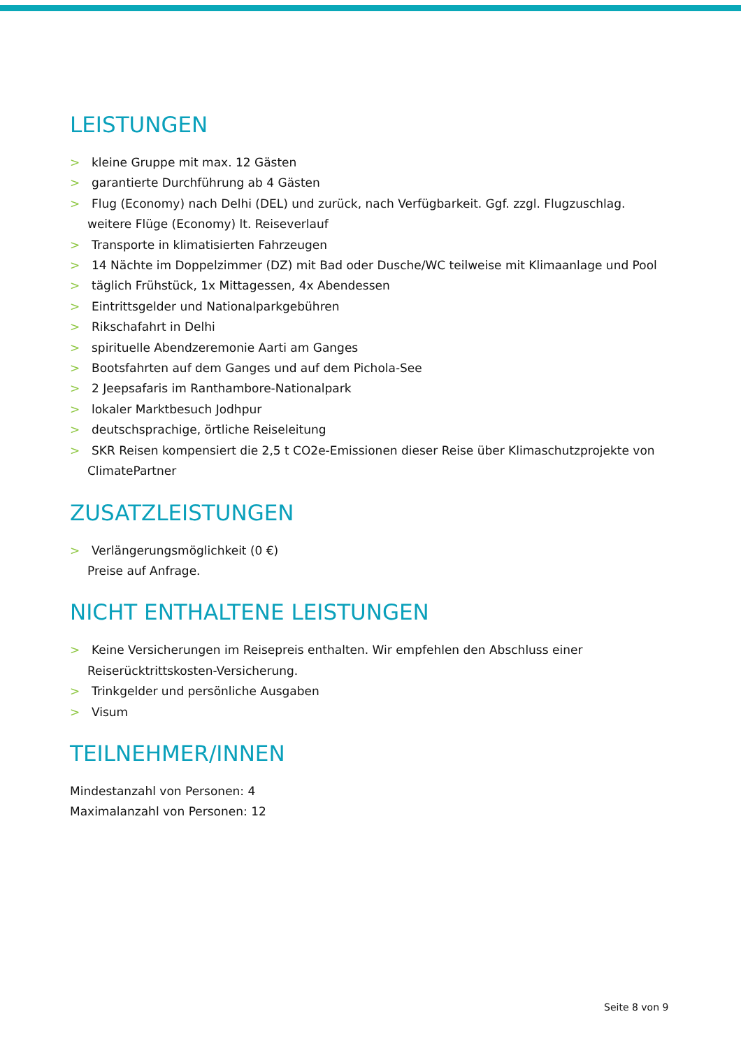LEISTUNGEN
> kleine Gruppe mit max. 12 Gästen
> garantierte Durchführung ab 4 Gästen
> Flug (Economy) nach Delhi (DEL) und zurück, nach Verfügbarkeit. Ggf. zzgl. Flugzuschlag.
weitere Flüge (Economy) lt. Reiseverlauf
> Transporte in klimatisierten Fahrzeugen
> 14 Nächte im Doppelzimmer (DZ) mit Bad oder Dusche/WC teilweise mit Klimaanlage und Pool
> täglich Frühstück, 1x Mittagessen, 4x Abendessen
> Eintrittsgelder und Nationalparkgebühren
> Rikschafahrt in Delhi
> spirituelle Abendzeremonie Aarti am Ganges
> Bootsfahrten auf dem Ganges und auf dem Pichola-See
> 2 Jeepsafaris im Ranthambore-Nationalpark
> lokaler Marktbesuch Jodhpur
> deutschsprachige, örtliche Reiseleitung
> SKR Reisen kompensiert die 2,5 t CO2e-Emissionen dieser Reise über Klimaschutzprojekte von
ClimatePartner
ZUSATZLEISTUNGEN
> Verlängerungsmöglichkeit (0 €)
Preise auf Anfrage.
NICHT ENTHALTENE LEISTUNGEN
> Keine Versicherungen im Reisepreis enthalten. Wir empfehlen den Abschluss einer
Reiserücktrittskosten-Versicherung.
> Trinkgelder und persönliche Ausgaben
> Visum
TEILNEHMER/INNEN
Mindestanzahl von Personen: 4
Maximalanzahl von Personen: 12
Seite 8 von 9